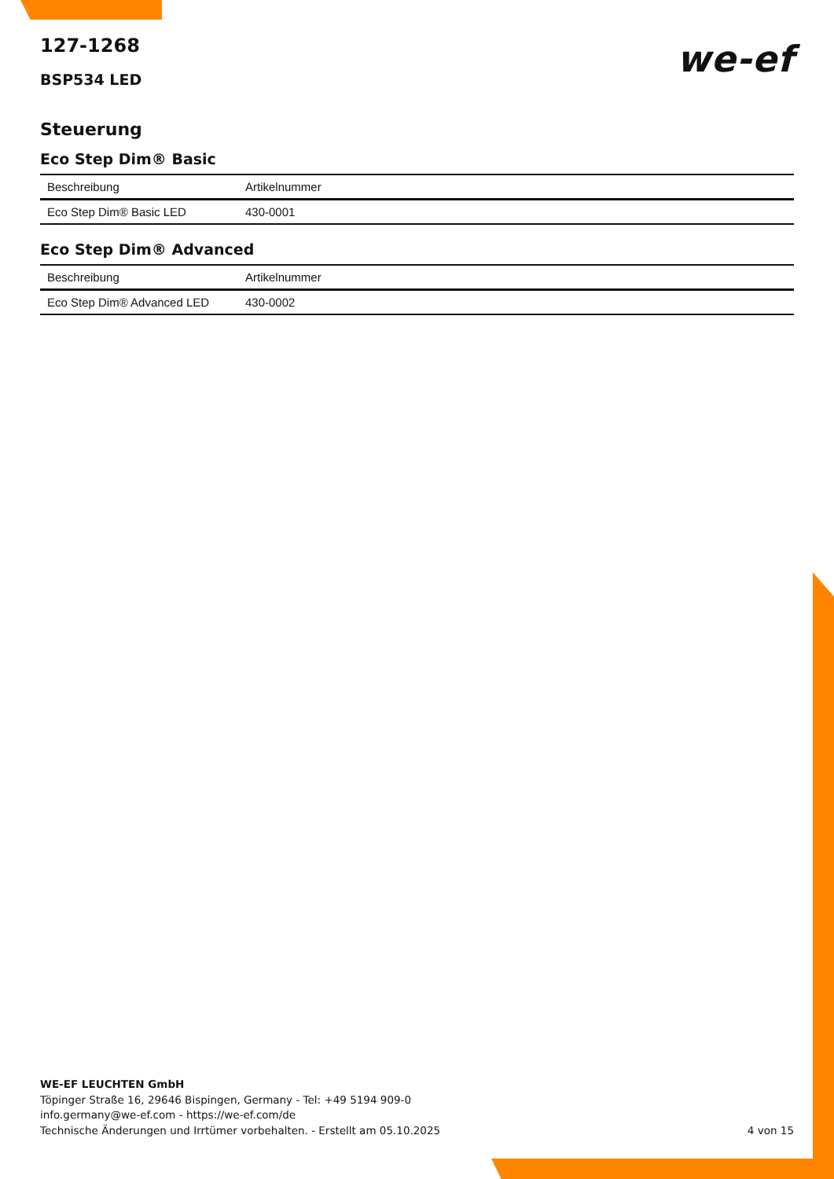we-ef
127-1268
BSP534 LED
Steuerung
Eco Step Dim® Basic
| Beschreibung | Artikelnummer |
| --- | --- |
| Eco Step Dim® Basic LED | 430-0001 |
Eco Step Dim® Advanced
| Beschreibung | Artikelnummer |
| --- | --- |
| Eco Step Dim® Advanced LED | 430-0002 |
WE-EF LEUCHTEN GmbH
Töpinger Straße 16, 29646 Bispingen, Germany - Tel: +49 5194 909-0
info.germany@we-ef.com - https://we-ef.com/de
Technische Änderungen und Irrtümer vorbehalten. - Erstellt am 05.10.2025 4 von 15